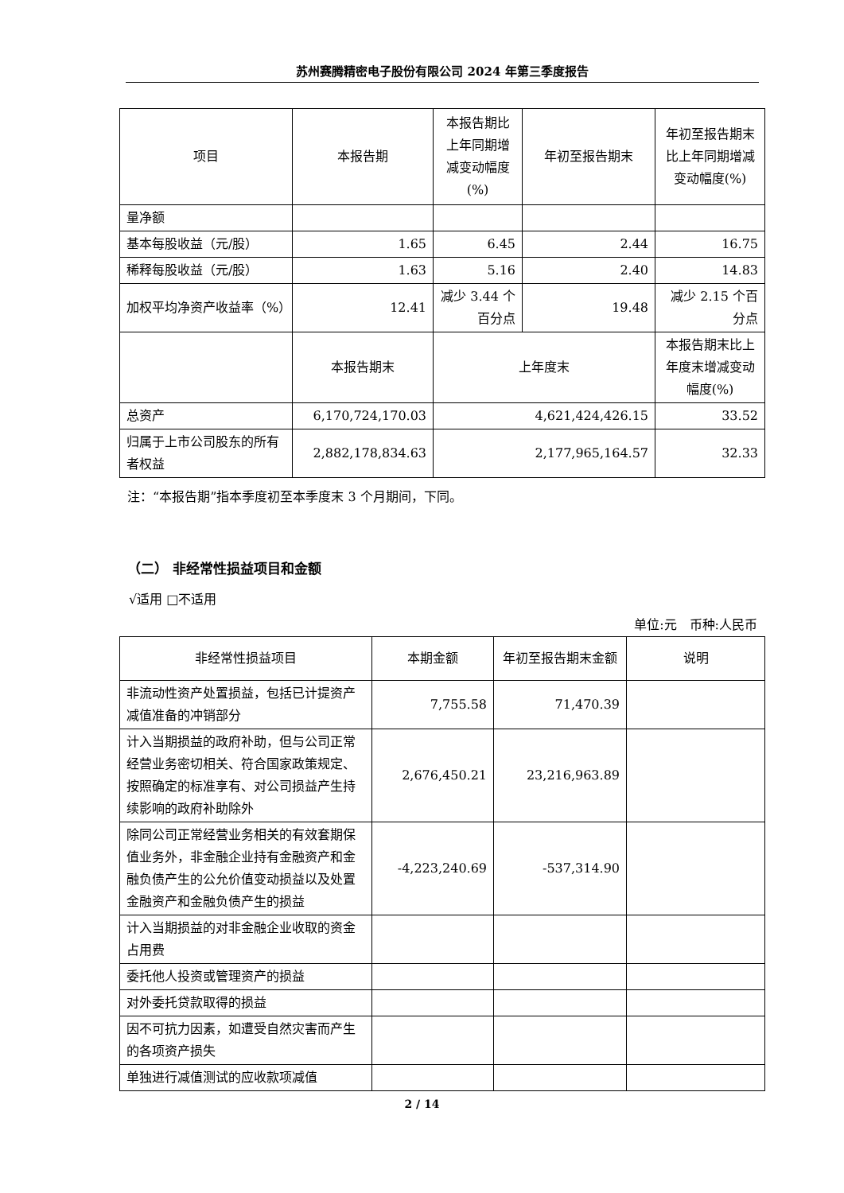苏州赛腾精密电子股份有限公司 2024 年第三季度报告
| 项目 | 本报告期 | 本报告期比上年同期增减变动幅度(%) | 年初至报告期末 | 年初至报告期末比上年同期增减变动幅度(%) |
| 量净额 | | | | |
| 基本每股收益（元/股） | 1.65 | 6.45 | 2.44 | 16.75 |
| 稀释每股收益（元/股） | 1.63 | 5.16 | 2.40 | 14.83 |
| 加权平均净资产收益率（%） | 12.41 | 减少 3.44 个百分点 | 19.48 | 减少 2.15 个百分点 |
| | 本报告期末 | 上年度末 | | 本报告期末比上年度末增减变动幅度(%) |
| 总资产 | 6,170,724,170.03 | 4,621,424,426.15 | | 33.52 |
| 归属于上市公司股东的所有者权益 | 2,882,178,834.63 | 2,177,965,164.57 | | 32.33 |
注：“本报告期”指本季度初至本季度末 3 个月期间，下同。
（二） 非经常性损益项目和金额
√适用 □不适用
单位:元　币种:人民币
| 非经常性损益项目 | 本期金额 | 年初至报告期末金额 | 说明 |
| 非流动性资产处置损益，包括已计提资产减值准备的冲销部分 | 7,755.58 | 71,470.39 | |
| 计入当期损益的政府补助，但与公司正常经营业务密切相关、符合国家政策规定、按照确定的标准享有、对公司损益产生持续影响的政府补助除外 | 2,676,450.21 | 23,216,963.89 | |
| 除同公司正常经营业务相关的有效套期保值业务外，非金融企业持有金融资产和金融负债产生的公允价值变动损益以及处置金融资产和金融负债产生的损益 | -4,223,240.69 | -537,314.90 | |
| 计入当期损益的对非金融企业收取的资金占用费 | | | |
| 委托他人投资或管理资产的损益 | | | |
| 对外委托贷款取得的损益 | | | |
| 因不可抗力因素，如遭受自然灾害而产生的各项资产损失 | | | |
| 单独进行减值测试的应收款项减值 | | | |
2 / 14